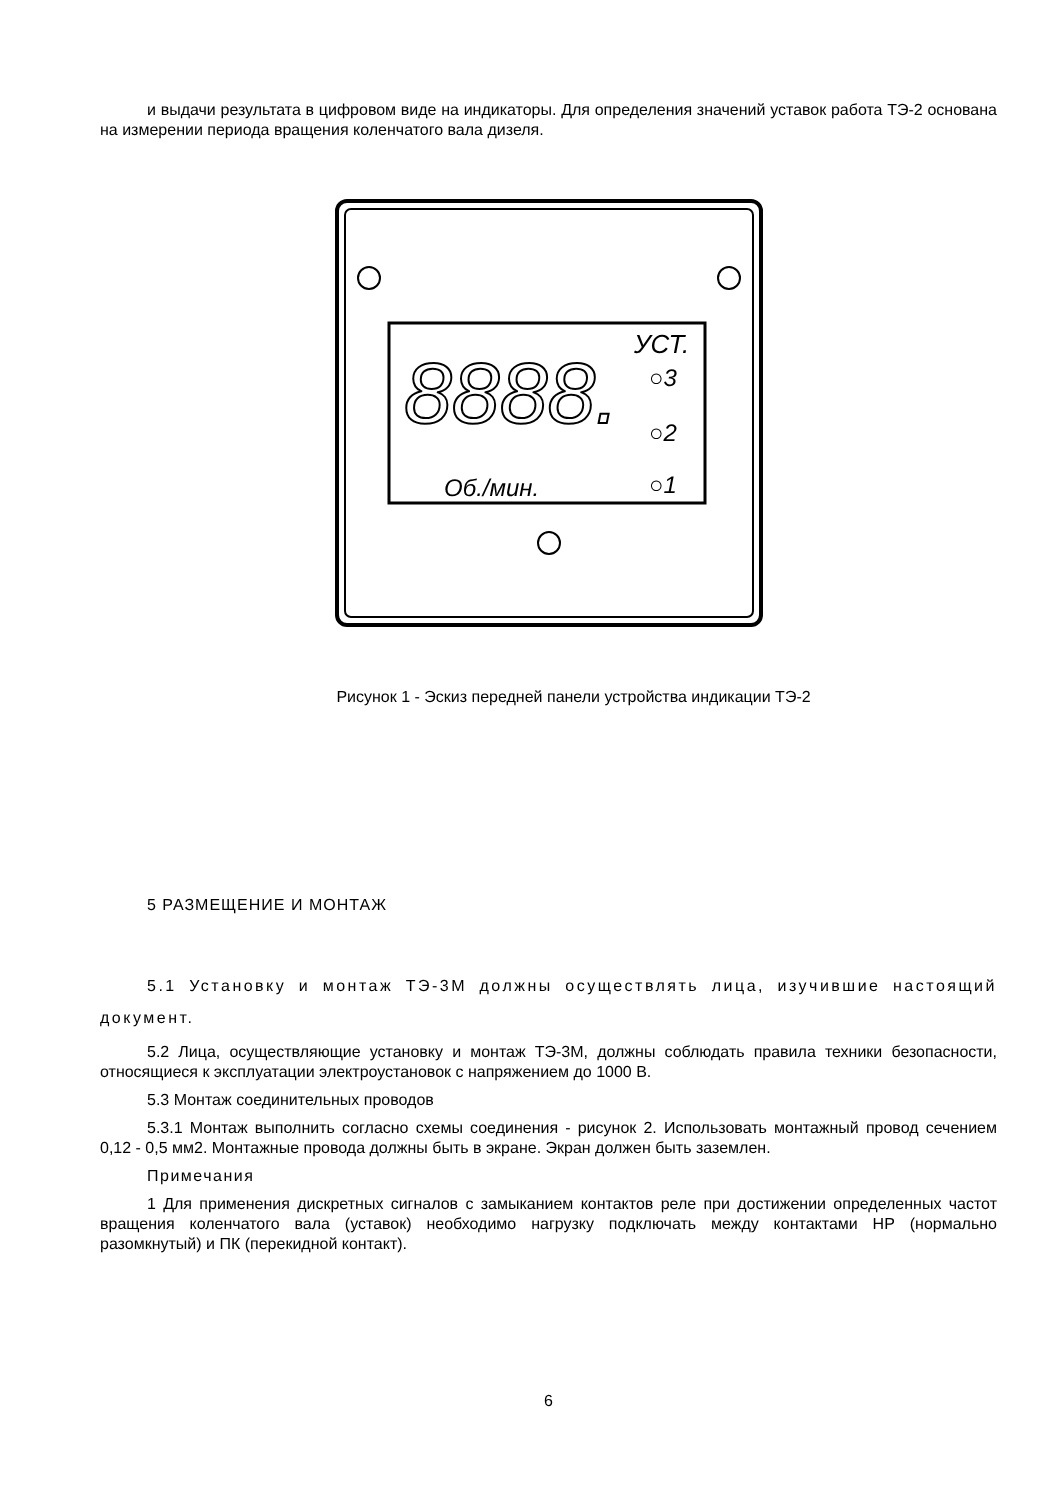и выдачи результата в цифровом виде на индикаторы. Для определения значений уставок работа ТЭ-2 основана на измерении периода вращения коленчатого вала дизеля.
8888.
УСТ.
○3
○2
○1
Об./мин.
Рисунок 1 - Эскиз передней панели устройства индикации ТЭ-2
5 РАЗМЕЩЕНИЕ И МОНТАЖ
5.1 Установку и монтаж ТЭ-3М должны осуществлять лица, изучившие настоящий документ.
5.2 Лица, осуществляющие установку и монтаж ТЭ-3М, должны соблюдать правила техники безопасности, относящиеся к эксплуатации электроустановок с напряжением до 1000 В.
5.3 Монтаж соединительных проводов
5.3.1 Монтаж выполнить согласно схемы соединения - рисунок 2. Использовать монтажный провод сечением 0,12 - 0,5 мм2. Монтажные провода должны быть в экране. Экран должен быть заземлен.
Примечания
1 Для применения дискретных сигналов с замыканием контактов реле при достижении определенных частот вращения коленчатого вала (уставок) необходимо нагрузку подключать между контактами НР (нормально разомкнутый) и ПК (перекидной контакт).
6